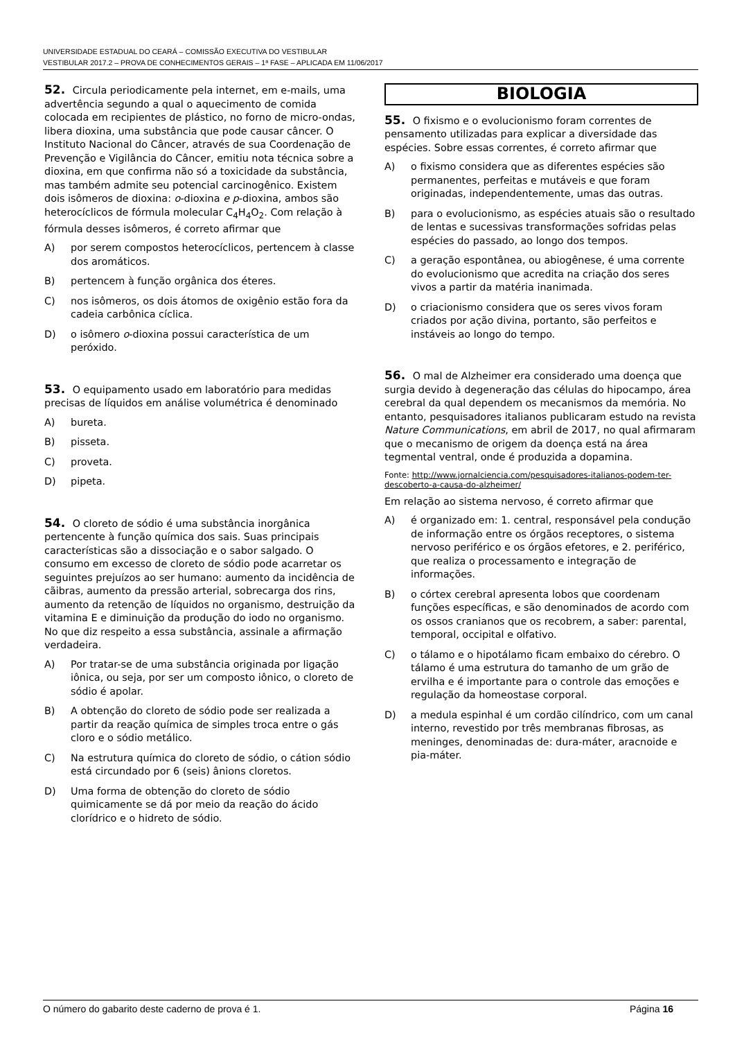UNIVERSIDADE ESTADUAL DO CEARÁ – COMISSÃO EXECUTIVA DO VESTIBULAR
VESTIBULAR 2017.2 – PROVA DE CONHECIMENTOS GERAIS – 1ª FASE – APLICADA EM 11/06/2017
52. Circula periodicamente pela internet, em e-mails, uma advertência segundo a qual o aquecimento de comida colocada em recipientes de plástico, no forno de micro-ondas, libera dioxina, uma substância que pode causar câncer. O Instituto Nacional do Câncer, através de sua Coordenação de Prevenção e Vigilância do Câncer, emitiu nota técnica sobre a dioxina, em que confirma não só a toxicidade da substância, mas também admite seu potencial carcinogênico. Existem dois isômeros de dioxina: o-dioxina e p-dioxina, ambos são heterocíclicos de fórmula molecular C<sub>4</sub>H<sub>4</sub>O<sub>2</sub>. Com relação à fórmula desses isômeros, é correto afirmar que
A) por serem compostos heterocíclicos, pertencem à classe dos aromáticos.
B) pertencem à função orgânica dos éteres.
C) nos isômeros, os dois átomos de oxigênio estão fora da cadeia carbônica cíclica.
D) o isômero o-dioxina possui característica de um peróxido.
53. O equipamento usado em laboratório para medidas precisas de líquidos em análise volumétrica é denominado
A) bureta.
B) pisseta.
C) proveta.
D) pipeta.
54. O cloreto de sódio é uma substância inorgânica pertencente à função química dos sais. Suas principais características são a dissociação e o sabor salgado. O consumo em excesso de cloreto de sódio pode acarretar os seguintes prejuízos ao ser humano: aumento da incidência de cãibras, aumento da pressão arterial, sobrecarga dos rins, aumento da retenção de líquidos no organismo, destruição da vitamina E e diminuição da produção do iodo no organismo. No que diz respeito a essa substância, assinale a afirmação verdadeira.
A) Por tratar-se de uma substância originada por ligação iônica, ou seja, por ser um composto iônico, o cloreto de sódio é apolar.
B) A obtenção do cloreto de sódio pode ser realizada a partir da reação química de simples troca entre o gás cloro e o sódio metálico.
C) Na estrutura química do cloreto de sódio, o cátion sódio está circundado por 6 (seis) ânions cloretos.
D) Uma forma de obtenção do cloreto de sódio quimicamente se dá por meio da reação do ácido clorídrico e o hidreto de sódio.
BIOLOGIA
55. O fixismo e o evolucionismo foram correntes de pensamento utilizadas para explicar a diversidade das espécies. Sobre essas correntes, é correto afirmar que
A) o fixismo considera que as diferentes espécies são permanentes, perfeitas e mutáveis e que foram originadas, independentemente, umas das outras.
B) para o evolucionismo, as espécies atuais são o resultado de lentas e sucessivas transformações sofridas pelas espécies do passado, ao longo dos tempos.
C) a geração espontânea, ou abiogênese, é uma corrente do evolucionismo que acredita na criação dos seres vivos a partir da matéria inanimada.
D) o criacionismo considera que os seres vivos foram criados por ação divina, portanto, são perfeitos e instáveis ao longo do tempo.
56. O mal de Alzheimer era considerado uma doença que surgia devido à degeneração das células do hipocampo, área cerebral da qual dependem os mecanismos da memória. No entanto, pesquisadores italianos publicaram estudo na revista Nature Communications, em abril de 2017, no qual afirmaram que o mecanismo de origem da doença está na área tegmental ventral, onde é produzida a dopamina.
Fonte: http://www.jornalciencia.com/pesquisadores-italianos-podem-ter-descoberto-a-causa-do-alzheimer/
Em relação ao sistema nervoso, é correto afirmar que
A) é organizado em: 1. central, responsável pela condução de informação entre os órgãos receptores, o sistema nervoso periférico e os órgãos efetores, e 2. periférico, que realiza o processamento e integração de informações.
B) o córtex cerebral apresenta lobos que coordenam funções específicas, e são denominados de acordo com os ossos cranianos que os recobrem, a saber: parental, temporal, occipital e olfativo.
C) o tálamo e o hipotálamo ficam embaixo do cérebro. O tálamo é uma estrutura do tamanho de um grão de ervilha e é importante para o controle das emoções e regulação da homeostase corporal.
D) a medula espinhal é um cordão cilíndrico, com um canal interno, revestido por três membranas fibrosas, as meninges, denominadas de: dura-máter, aracnoide e pia-máter.
O número do gabarito deste caderno de prova é 1. Página 16